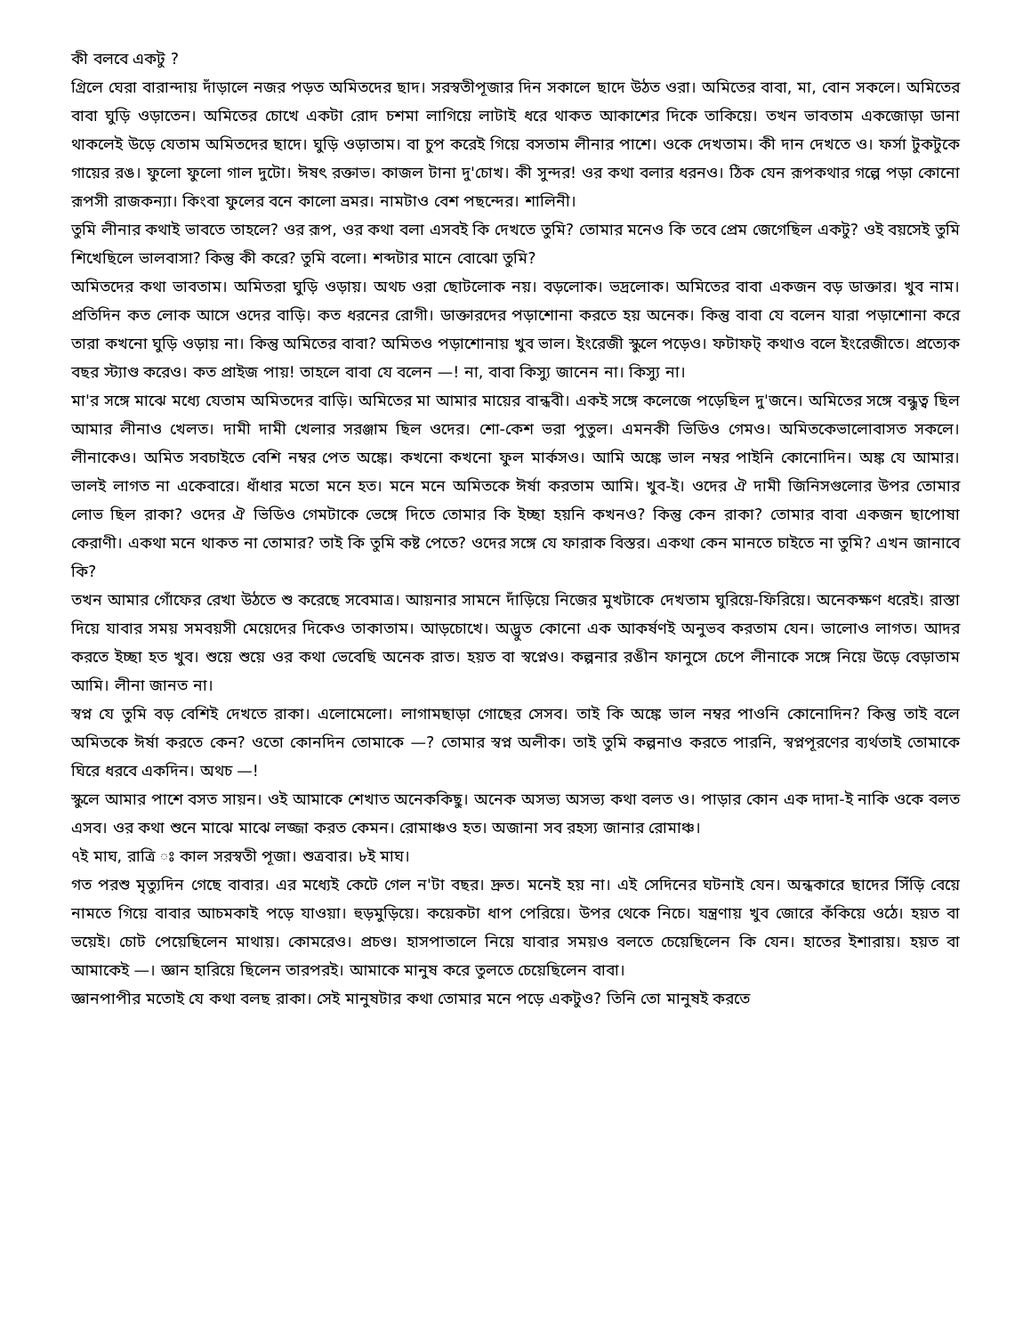কী বলবে একটু ?
গ্রিলে ঘেরা বারান্দায় দাঁড়ালে নজর পড়ত অমিতদের ছাদ। সরস্বতীপূজার দিন সকালে ছাদে উঠত ওরা। অমিতের বাবা, মা, বোন সকলে। অমিতের বাবা ঘুড়ি ওড়াতেন। অমিতের চোখে একটা রোদ চশমা লাগিয়ে লাটাই ধরে থাকত আকাশের দিকে তাকিয়ে। তখন ভাবতাম একজোড়া ডানা থাকলেই উড়ে যেতাম অমিতদের ছাদে। ঘুড়ি ওড়াতাম। বা চুপ করেই গিয়ে বসতাম লীনার পাশে। ওকে দেখতাম। কী দান দেখতে ও। ফর্সা টুকটুকে গায়ের রঙ। ফুলো ফুলো গাল দুটো। ঈষৎ রক্তাভ। কাজল টানা দু'চোখ। কী সুন্দর! ওর কথা বলার ধরনও। ঠিক যেন রূপকথার গল্পে পড়া কোনো রূপসী রাজকন্যা। কিংবা ফুলের বনে কালো ভ্রমর। নামটাও বেশ পছন্দের। শালিনী।
তুমি লীনার কথাই ভাবতে তাহলে? ওর রূপ, ওর কথা বলা এসবই কি দেখতে তুমি? তোমার মনেও কি তবে প্রেম জেগেছিল একটু? ওই বয়সেই তুমি শিখেছিলে ভালবাসা? কিন্তু কী করে? তুমি বলো। শব্দটার মানে বোঝো তুমি?
অমিতদের কথা ভাবতাম। অমিতরা ঘুড়ি ওড়ায়। অথচ ওরা ছোটলোক নয়। বড়লোক। ভদ্রলোক। অমিতের বাবা একজন বড় ডাক্তার। খুব নাম। প্রতিদিন কত লোক আসে ওদের বাড়ি। কত ধরনের রোগী। ডাক্তারদের পড়াশোনা করতে হয় অনেক। কিন্তু বাবা যে বলেন যারা পড়াশোনা করে তারা কখনো ঘুড়ি ওড়ায় না। কিন্তু অমিতের বাবা? অমিতও পড়াশোনায় খুব ভাল। ইংরেজী স্কুলে পড়েও। ফটাফট্ কথাও বলে ইংরেজীতে। প্রত্যেক বছর স্ট্যাণ্ড করেও। কত প্রাইজ পায়! তাহলে বাবা যে বলেন —! না, বাবা কিস্যু জানেন না। কিস্যু না।
মা'র সঙ্গে মাঝে মধ্যে যেতাম অমিতদের বাড়ি। অমিতের মা আমার মায়ের বান্ধবী। একই সঙ্গে কলেজে পড়েছিল দু'জনে। অমিতের সঙ্গে বন্ধুত্ব ছিল আমার লীনাও খেলত। দামী দামী খেলার সরঞ্জাম ছিল ওদের। শো-কেশ ভরা পুতুল। এমনকী ভিডিও গেমও। অমিতকেভালোবাসত সকলে। লীনাকেও। অমিত সবচাইতে বেশি নম্বর পেত অঙ্কে। কখনো কখনো ফুল মার্কসও। আমি অঙ্কে ভাল নম্বর পাইনি কোনোদিন। অঙ্ক যে আমার। ভালই লাগত না একেবারে। ধাঁধার মতো মনে হত। মনে মনে অমিতকে ঈর্ষা করতাম আমি। খুব-ই। ওদের ঐ দামী জিনিসগুলোর উপর তোমার লোভ ছিল রাকা? ওদের ঐ ভিডিও গেমটাকে ভেঙ্গে দিতে তোমার কি ইচ্ছা হয়নি কখনও? কিন্তু কেন রাকা? তোমার বাবা একজন ছাপোষা কেরাণী। একথা মনে থাকত না তোমার? তাই কি তুমি কষ্ট পেতে? ওদের সঙ্গে যে ফারাক বিস্তর। একথা কেন মানতে চাইতে না তুমি? এখন জানাবে কি?
তখন আমার গোঁফের রেখা উঠতে শু করেছে সবেমাত্র। আয়নার সামনে দাঁড়িয়ে নিজের মুখটাকে দেখতাম ঘুরিয়ে-ফিরিয়ে। অনেকক্ষণ ধরেই। রাস্তা দিয়ে যাবার সময় সমবয়সী মেয়েদের দিকেও তাকাতাম। আড়চোখে। অদ্ভুত কোনো এক আকর্ষণই অনুভব করতাম যেন। ভালোও লাগত। আদর করতে ইচ্ছা হত খুব। শুয়ে শুয়ে ওর কথা ভেবেছি অনেক রাত। হয়ত বা স্বপ্নেও। কল্পনার রঙীন ফানুসে চেপে লীনাকে সঙ্গে নিয়ে উড়ে বেড়াতাম আমি। লীনা জানত না।
স্বপ্ন যে তুমি বড় বেশিই দেখতে রাকা। এলোমেলো। লাগামছাড়া গোছের সেসব। তাই কি অঙ্কে ভাল নম্বর পাওনি কোনোদিন? কিন্তু তাই বলে অমিতকে ঈর্ষা করতে কেন? ওতো কোনদিন তোমাকে —? তোমার স্বপ্ন অলীক। তাই তুমি কল্পনাও করতে পারনি, স্বপ্নপূরণের ব্যর্থতাই তোমাকে ঘিরে ধরবে একদিন। অথচ —!
স্কুলে আমার পাশে বসত সায়ন। ওই আমাকে শেখাত অনেককিছু। অনেক অসভ্য অসভ্য কথা বলত ও। পাড়ার কোন এক দাদা-ই নাকি ওকে বলত এসব। ওর কথা শুনে মাঝে মাঝে লজ্জা করত কেমন। রোমাঞ্চও হত। অজানা সব রহস্য জানার রোমাঞ্চ।
৭ই মাঘ, রাত্রি ঃ কাল সরস্বতী পূজা। শুত্রবার। ৮ই মাঘ।
গত পরশু মৃত্যুদিন গেছে বাবার। এর মধ্যেই কেটে গেল ন'টা বছর। দ্রুত। মনেই হয় না। এই সেদিনের ঘটনাই যেন। অন্ধকারে ছাদের সিঁড়ি বেয়ে নামতে গিয়ে বাবার আচমকাই পড়ে যাওয়া। হুড়মুড়িয়ে। কয়েকটা ধাপ পেরিয়ে। উপর থেকে নিচে। যন্ত্রণায় খুব জোরে কঁকিয়ে ওঠে। হয়ত বা ভয়েই। চোট পেয়েছিলেন মাথায়। কোমরেও। প্রচণ্ড। হাসপাতালে নিয়ে যাবার সময়ও বলতে চেয়েছিলেন কি যেন। হাতের ইশারায়। হয়ত বা আমাকেই —। জ্ঞান হারিয়ে ছিলেন তারপরই। আমাকে মানুষ করে তুলতে চেয়েছিলেন বাবা।
জ্ঞানপাপীর মতোই যে কথা বলছ রাকা। সেই মানুষটার কথা তোমার মনে পড়ে একটুও? তিনি তো মানুষই করতে